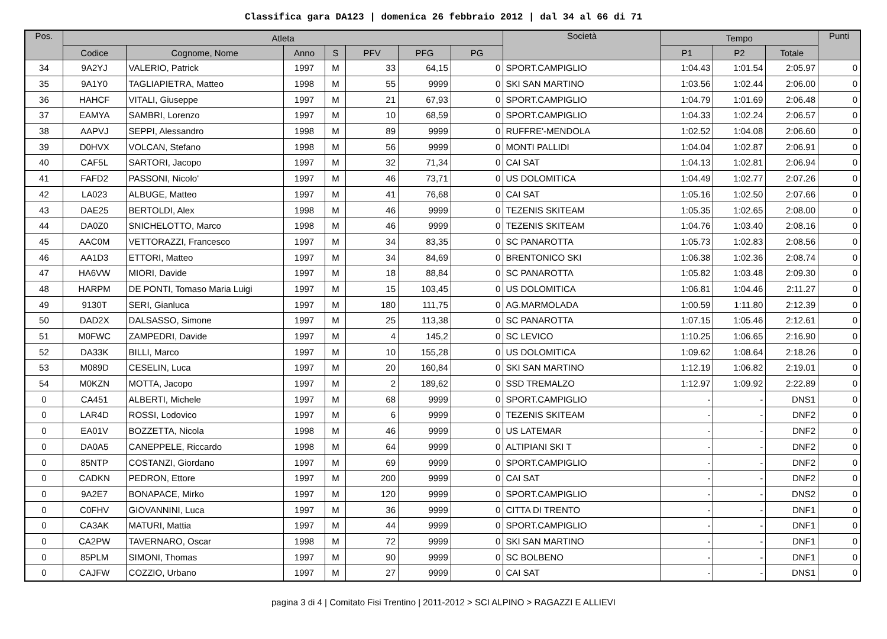Classifica gara DA123 | domenica 26 febbraio 2012 | dal 34 al 66 di 71
| Pos. | Atleta | | | | | | | Società | Tempo | | | Punti |
| --- | --- | --- | --- | --- | --- | --- | --- | --- | --- | --- | --- | --- |
| | Codice | Cognome, Nome | Anno | S | PFV | PFG | PG | | P1 | P2 | Totale | |
| 34 | 9A2YJ | VALERIO, Patrick | 1997 | M | 33 | 64,15 | 0 | SPORT.CAMPIGLIO | 1:04.43 | 1:01.54 | 2:05.97 | 0 |
| 35 | 9A1Y0 | TAGLIAPIETRA, Matteo | 1998 | M | 55 | 9999 | 0 | SKI SAN MARTINO | 1:03.56 | 1:02.44 | 2:06.00 | 0 |
| 36 | HAHCF | VITALI, Giuseppe | 1997 | M | 21 | 67,93 | 0 | SPORT.CAMPIGLIO | 1:04.79 | 1:01.69 | 2:06.48 | 0 |
| 37 | EAMYA | SAMBRI, Lorenzo | 1997 | M | 10 | 68,59 | 0 | SPORT.CAMPIGLIO | 1:04.33 | 1:02.24 | 2:06.57 | 0 |
| 38 | AAPVJ | SEPPI, Alessandro | 1998 | M | 89 | 9999 | 0 | RUFFRE'-MENDOLA | 1:02.52 | 1:04.08 | 2:06.60 | 0 |
| 39 | D0HVX | VOLCAN, Stefano | 1998 | M | 56 | 9999 | 0 | MONTI PALLIDI | 1:04.04 | 1:02.87 | 2:06.91 | 0 |
| 40 | CAF5L | SARTORI, Jacopo | 1997 | M | 32 | 71,34 | 0 | CAI SAT | 1:04.13 | 1:02.81 | 2:06.94 | 0 |
| 41 | FAFD2 | PASSONI, Nicolo' | 1997 | M | 46 | 73,71 | 0 | US DOLOMITICA | 1:04.49 | 1:02.77 | 2:07.26 | 0 |
| 42 | LA023 | ALBUGE, Matteo | 1997 | M | 41 | 76,68 | 0 | CAI SAT | 1:05.16 | 1:02.50 | 2:07.66 | 0 |
| 43 | DAE25 | BERTOLDI, Alex | 1998 | M | 46 | 9999 | 0 | TEZENIS SKITEAM | 1:05.35 | 1:02.65 | 2:08.00 | 0 |
| 44 | DA0Z0 | SNICHELOTTO, Marco | 1998 | M | 46 | 9999 | 0 | TEZENIS SKITEAM | 1:04.76 | 1:03.40 | 2:08.16 | 0 |
| 45 | AAC0M | VETTORAZZI, Francesco | 1997 | M | 34 | 83,35 | 0 | SC PANAROTTA | 1:05.73 | 1:02.83 | 2:08.56 | 0 |
| 46 | AA1D3 | ETTORI, Matteo | 1997 | M | 34 | 84,69 | 0 | BRENTONICO SKI | 1:06.38 | 1:02.36 | 2:08.74 | 0 |
| 47 | HA6VW | MIORI, Davide | 1997 | M | 18 | 88,84 | 0 | SC PANAROTTA | 1:05.82 | 1:03.48 | 2:09.30 | 0 |
| 48 | HARPM | DE PONTI, Tomaso Maria Luigi | 1997 | M | 15 | 103,45 | 0 | US DOLOMITICA | 1:06.81 | 1:04.46 | 2:11.27 | 0 |
| 49 | 9130T | SERI, Gianluca | 1997 | M | 180 | 111,75 | 0 | AG.MARMOLADA | 1:00.59 | 1:11.80 | 2:12.39 | 0 |
| 50 | DAD2X | DALSASSO, Simone | 1997 | M | 25 | 113,38 | 0 | SC PANAROTTA | 1:07.15 | 1:05.46 | 2:12.61 | 0 |
| 51 | M0FWC | ZAMPEDRI, Davide | 1997 | M | 4 | 145,2 | 0 | SC LEVICO | 1:10.25 | 1:06.65 | 2:16.90 | 0 |
| 52 | DA33K | BILLI, Marco | 1997 | M | 10 | 155,28 | 0 | US DOLOMITICA | 1:09.62 | 1:08.64 | 2:18.26 | 0 |
| 53 | M089D | CESELIN, Luca | 1997 | M | 20 | 160,84 | 0 | SKI SAN MARTINO | 1:12.19 | 1:06.82 | 2:19.01 | 0 |
| 54 | M0KZN | MOTTA, Jacopo | 1997 | M | 2 | 189,62 | 0 | SSD TREMALZO | 1:12.97 | 1:09.92 | 2:22.89 | 0 |
| 0 | CA451 | ALBERTI, Michele | 1997 | M | 68 | 9999 | 0 | SPORT.CAMPIGLIO | - | - | DNS1 | 0 |
| 0 | LAR4D | ROSSI, Lodovico | 1997 | M | 6 | 9999 | 0 | TEZENIS SKITEAM | - | - | DNF2 | 0 |
| 0 | EA01V | BOZZETTA, Nicola | 1998 | M | 46 | 9999 | 0 | US LATEMAR | - | - | DNF2 | 0 |
| 0 | DA0A5 | CANEPPELE, Riccardo | 1998 | M | 64 | 9999 | 0 | ALTIPIANI SKI T | - | - | DNF2 | 0 |
| 0 | 85NTP | COSTANZI, Giordano | 1997 | M | 69 | 9999 | 0 | SPORT.CAMPIGLIO | - | - | DNF2 | 0 |
| 0 | CADKN | PEDRON, Ettore | 1997 | M | 200 | 9999 | 0 | CAI SAT | - | - | DNF2 | 0 |
| 0 | 9A2E7 | BONAPACE, Mirko | 1997 | M | 120 | 9999 | 0 | SPORT.CAMPIGLIO | - | - | DNS2 | 0 |
| 0 | C0FHV | GIOVANNINI, Luca | 1997 | M | 36 | 9999 | 0 | CITTA DI TRENTO | - | - | DNF1 | 0 |
| 0 | CA3AK | MATURI, Mattia | 1997 | M | 44 | 9999 | 0 | SPORT.CAMPIGLIO | - | - | DNF1 | 0 |
| 0 | CA2PW | TAVERNARO, Oscar | 1998 | M | 72 | 9999 | 0 | SKI SAN MARTINO | - | - | DNF1 | 0 |
| 0 | 85PLM | SIMONI, Thomas | 1997 | M | 90 | 9999 | 0 | SC BOLBENO | - | - | DNF1 | 0 |
| 0 | CAJFW | COZZIO, Urbano | 1997 | M | 27 | 9999 | 0 | CAI SAT | - | - | DNS1 | 0 |
pagina 3 di 4 | Comitato Fisi Trentino | 2011-2012 > SCI ALPINO > RAGAZZI E ALLIEVI